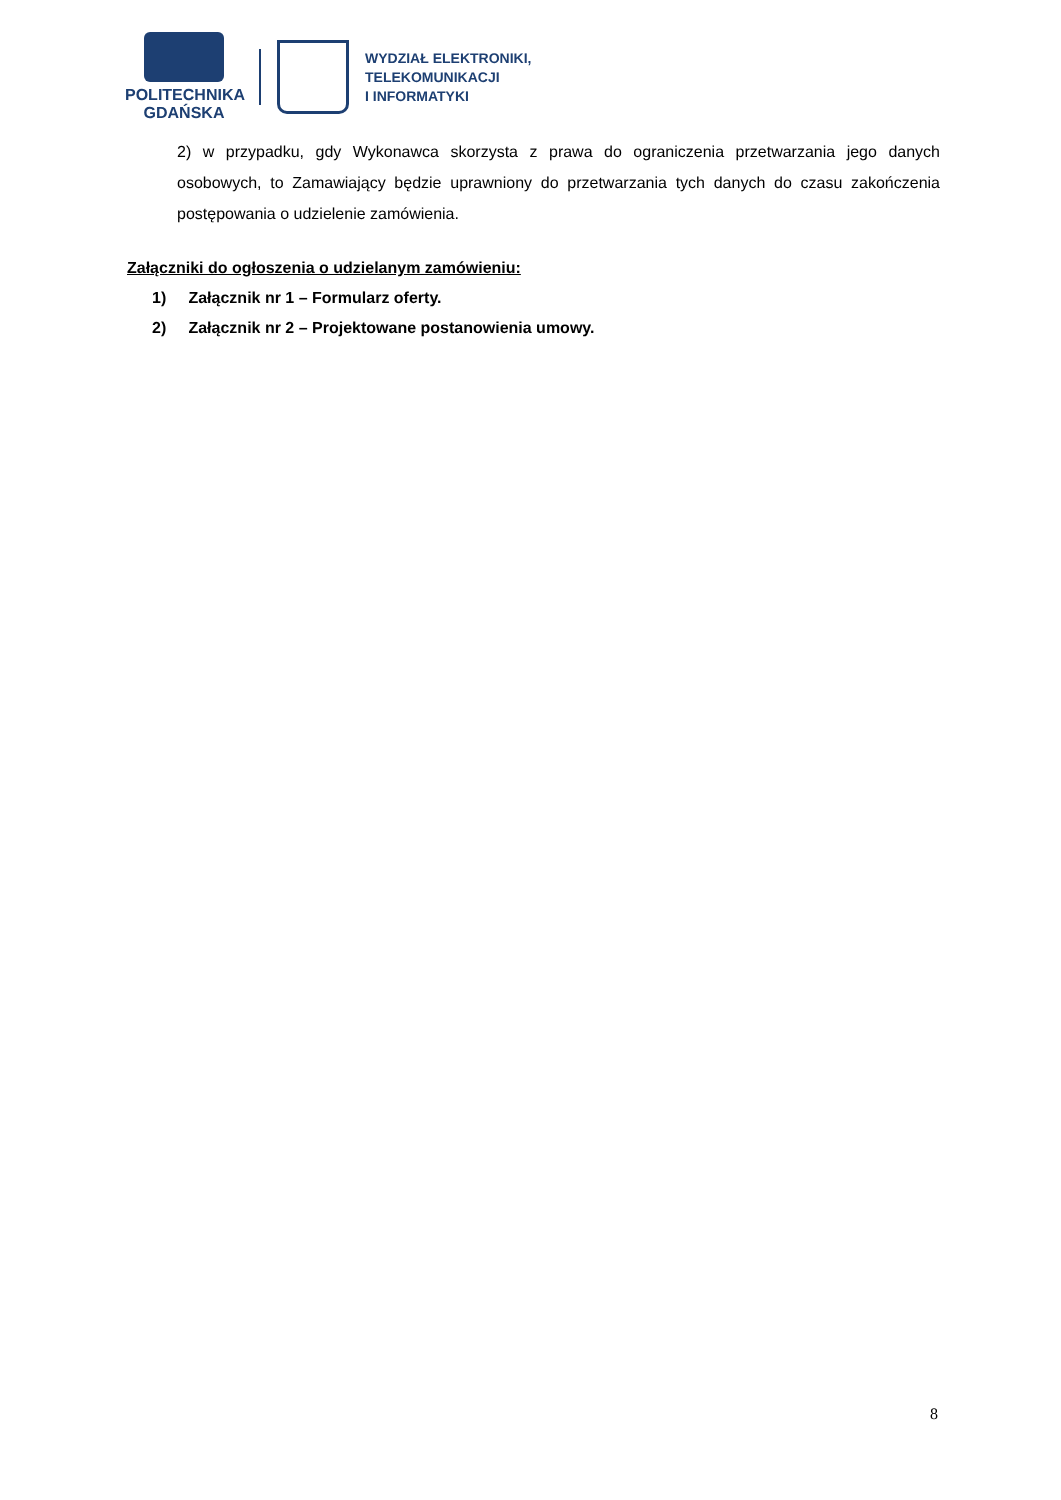POLITECHNIKA
GDAŃSKA
WYDZIAŁ ELEKTRONIKI,
TELEKOMUNIKACJI
I INFORMATYKI
2) w przypadku, gdy Wykonawca skorzysta z prawa do ograniczenia przetwarzania jego danych osobowych, to Zamawiający będzie uprawniony do przetwarzania tych danych do czasu zakończenia postępowania o udzielenie zamówienia.
Załączniki do ogłoszenia o udzielanym zamówieniu:
1) Załącznik nr 1 – Formularz oferty.
2) Załącznik nr 2 – Projektowane postanowienia umowy.
8